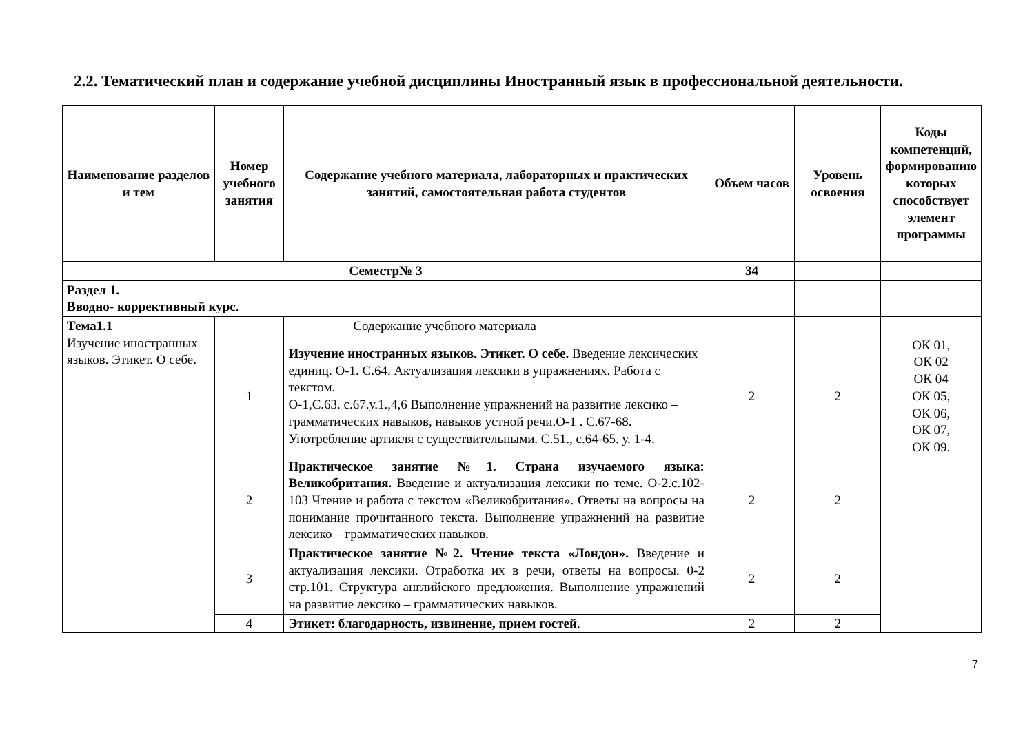2.2. Тематический план и содержание учебной дисциплины Иностранный язык в профессиональной деятельности.
| Наименование разделов и тем | Номер учебного занятия | Содержание учебного материала, лабораторных и практических занятий, самостоятельная работа студентов | Объем часов | Уровень освоения | Коды компетенций, формированию которых способствует элемент программы |
| --- | --- | --- | --- | --- | --- |
| Семестр№ 3 | | | 34 | | |
| Раздел 1. Вводно- коррективный курс . | | | | | |
| Тема1.1 Изучение иностранных языков. Этикет. О себе. | | Содержание учебного материала | | | |
| | 1 | Изучение иностранных языков. Этикет. О себе. Введение лексических единиц. О-1. С.64. Актуализация лексики в упражнениях. Работа с текстом. О-1,С.63. с.67.у.1.,4,6 Выполнение упражнений на развитие лексико – грамматических навыков, навыков устной речи.О-1 . С.67-68. Употребление артикля с существительными. С.51., с.64-65. у. 1-4. | 2 | 2 | ОК 01, ОК 02 ОК 04 ОК 05, ОК 06, ОК 07, ОК 09. |
| | 2 | Практическое занятие №1. Страна изучаемого языка: Великобритания. Введение и актуализация лексики по теме. О-2.с.102-103 Чтение и работа с текстом «Великобритания». Ответы на вопросы на понимание прочитанного текста. Выполнение упражнений на развитие лексико – грамматических навыков. | 2 | 2 | |
| | 3 | Практическое занятие №2. Чтение текста «Лондон». Введение и актуализация лексики. Отработка их в речи, ответы на вопросы. 0-2 стр.101. Структура английского предложения. Выполнение упражнений на развитие лексико – грамматических навыков. | 2 | 2 | |
| | 4 | Этикет: благодарность, извинение, прием гостей . | 2 | 2 | |
7